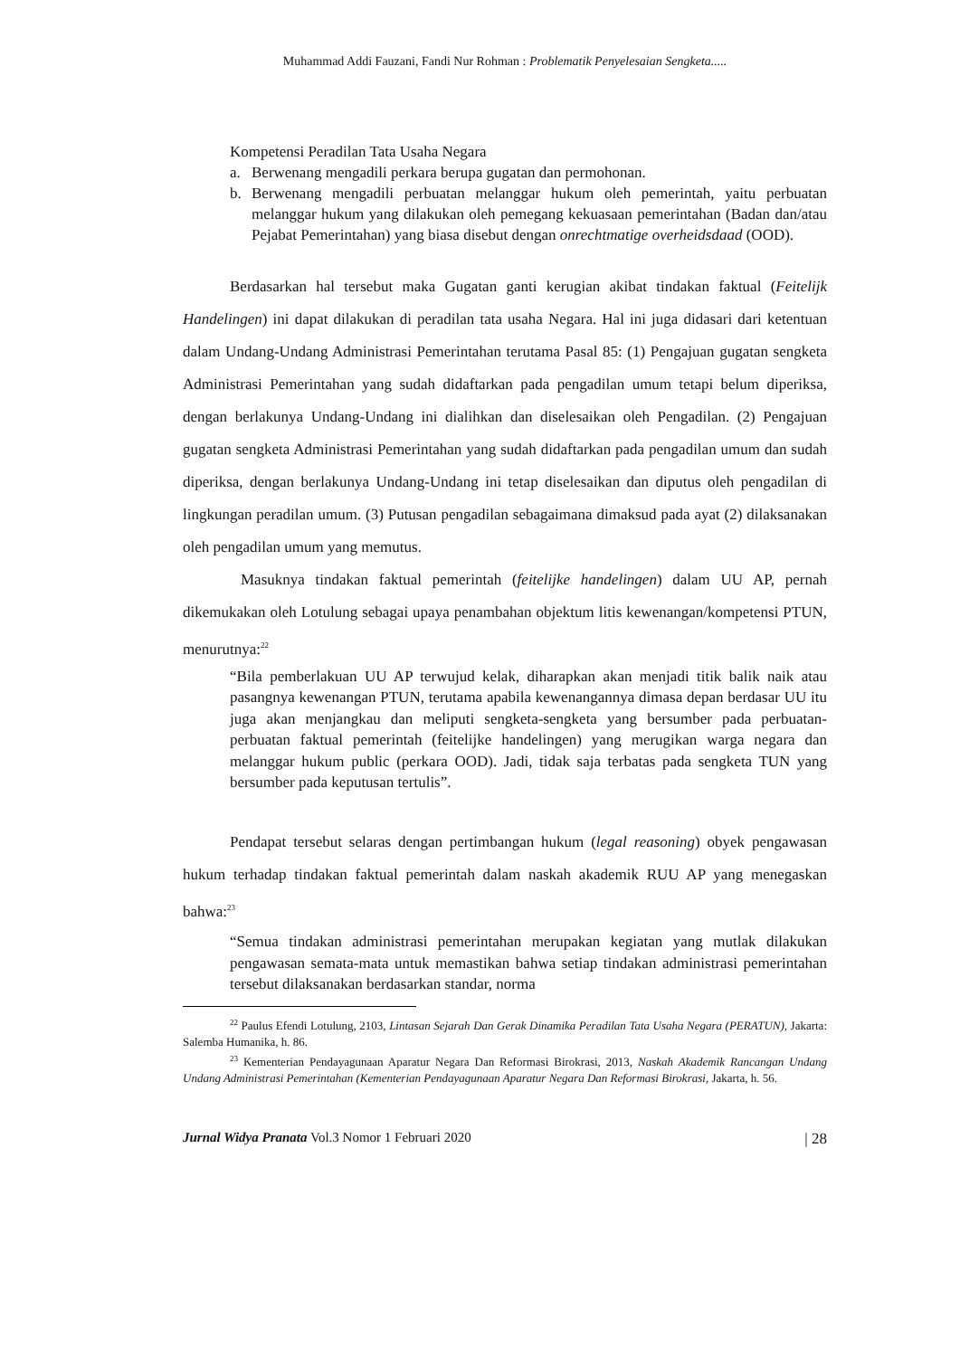Muhammad Addi Fauzani, Fandi Nur Rohman : Problematik Penyelesaian Sengketa.....
Kompetensi Peradilan Tata Usaha Negara
a. Berwenang mengadili perkara berupa gugatan dan permohonan.
b. Berwenang mengadili perbuatan melanggar hukum oleh pemerintah, yaitu perbuatan melanggar hukum yang dilakukan oleh pemegang kekuasaan pemerintahan (Badan dan/atau Pejabat Pemerintahan) yang biasa disebut dengan onrechtmatige overheidsdaad (OOD).
Berdasarkan hal tersebut maka Gugatan ganti kerugian akibat tindakan faktual (Feitelijk Handelingen) ini dapat dilakukan di peradilan tata usaha Negara. Hal ini juga didasari dari ketentuan dalam Undang-Undang Administrasi Pemerintahan terutama Pasal 85: (1) Pengajuan gugatan sengketa Administrasi Pemerintahan yang sudah didaftarkan pada pengadilan umum tetapi belum diperiksa, dengan berlakunya Undang-Undang ini dialihkan dan diselesaikan oleh Pengadilan. (2) Pengajuan gugatan sengketa Administrasi Pemerintahan yang sudah didaftarkan pada pengadilan umum dan sudah diperiksa, dengan berlakunya Undang-Undang ini tetap diselesaikan dan diputus oleh pengadilan di lingkungan peradilan umum. (3) Putusan pengadilan sebagaimana dimaksud pada ayat (2) dilaksanakan oleh pengadilan umum yang memutus.
Masuknya tindakan faktual pemerintah (feitelijke handelingen) dalam UU AP, pernah dikemukakan oleh Lotulung sebagai upaya penambahan objektum litis kewenangan/kompetensi PTUN, menurutnya:<sup>22</sup>
“Bila pemberlakuan UU AP terwujud kelak, diharapkan akan menjadi titik balik naik atau pasangnya kewenangan PTUN, terutama apabila kewenangannya dimasa depan berdasar UU itu juga akan menjangkau dan meliputi sengketa-sengketa yang bersumber pada perbuatan-perbuatan faktual pemerintah (feitelijke handelingen) yang merugikan warga negara dan melanggar hukum public (perkara OOD). Jadi, tidak saja terbatas pada sengketa TUN yang bersumber pada keputusan tertulis”.
Pendapat tersebut selaras dengan pertimbangan hukum (legal reasoning) obyek pengawasan hukum terhadap tindakan faktual pemerintah dalam naskah akademik RUU AP yang menegaskan bahwa:<sup>23</sup>
“Semua tindakan administrasi pemerintahan merupakan kegiatan yang mutlak dilakukan pengawasan semata-mata untuk memastikan bahwa setiap tindakan administrasi pemerintahan tersebut dilaksanakan berdasarkan standar, norma
<sup>22</sup> Paulus Efendi Lotulung, 2103, Lintasan Sejarah Dan Gerak Dinamika Peradilan Tata Usaha Negara (PERATUN), Jakarta: Salemba Humanika, h. 86.
<sup>23</sup> Kementerian Pendayagunaan Aparatur Negara Dan Reformasi Birokrasi, 2013, Naskah Akademik Rancangan Undang Undang Administrasi Pemerintahan (Kementerian Pendayagunaan Aparatur Negara Dan Reformasi Birokrasi, Jakarta, h. 56.
Jurnal Widya Pranata Vol.3 Nomor 1 Februari 2020 | 28